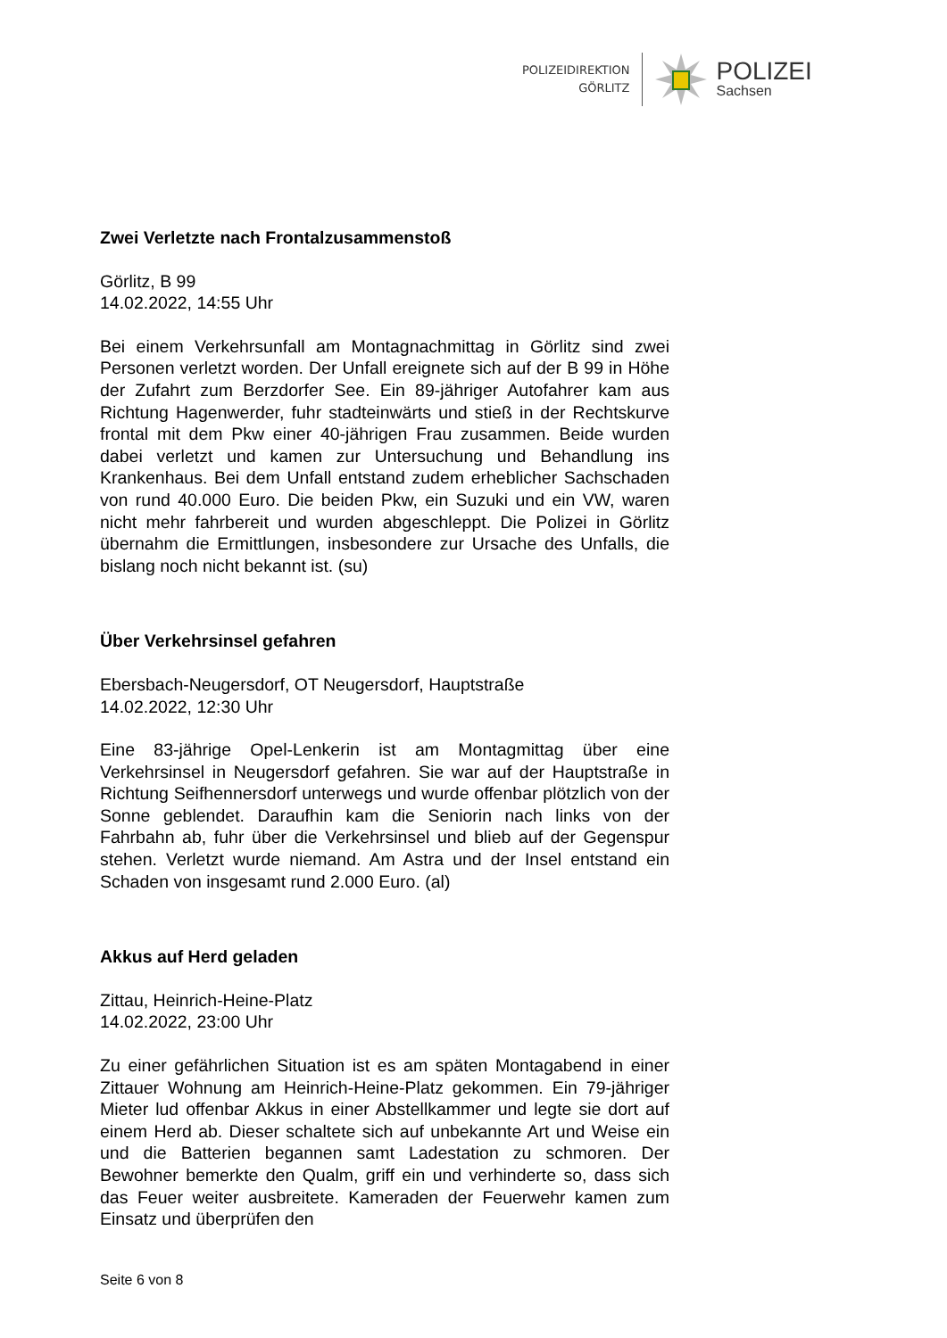POLIZEIDIREKTION
GÖRLITZ
POLIZEI
Sachsen
Zwei Verletzte nach Frontalzusammenstoß
Görlitz, B 99
14.02.2022, 14:55 Uhr
Bei einem Verkehrsunfall am Montagnachmittag in Görlitz sind zwei Personen verletzt worden. Der Unfall ereignete sich auf der B 99 in Höhe der Zufahrt zum Berzdorfer See. Ein 89-jähriger Autofahrer kam aus Richtung Hagenwerder, fuhr stadteinwärts und stieß in der Rechtskurve frontal mit dem Pkw einer 40-jährigen Frau zusammen. Beide wurden dabei verletzt und kamen zur Untersuchung und Behandlung ins Krankenhaus. Bei dem Unfall entstand zudem erheblicher Sachschaden von rund 40.000 Euro. Die beiden Pkw, ein Suzuki und ein VW, waren nicht mehr fahrbereit und wurden abgeschleppt. Die Polizei in Görlitz übernahm die Ermittlungen, insbesondere zur Ursache des Unfalls, die bislang noch nicht bekannt ist. (su)
Über Verkehrsinsel gefahren
Ebersbach-Neugersdorf, OT Neugersdorf, Hauptstraße
14.02.2022, 12:30 Uhr
Eine 83-jährige Opel-Lenkerin ist am Montagmittag über eine Verkehrsinsel in Neugersdorf gefahren. Sie war auf der Hauptstraße in Richtung Seifhennersdorf unterwegs und wurde offenbar plötzlich von der Sonne geblendet. Daraufhin kam die Seniorin nach links von der Fahrbahn ab, fuhr über die Verkehrsinsel und blieb auf der Gegenspur stehen. Verletzt wurde niemand. Am Astra und der Insel entstand ein Schaden von insgesamt rund 2.000 Euro. (al)
Akkus auf Herd geladen
Zittau, Heinrich-Heine-Platz
14.02.2022, 23:00 Uhr
Zu einer gefährlichen Situation ist es am späten Montagabend in einer Zittauer Wohnung am Heinrich-Heine-Platz gekommen. Ein 79-jähriger Mieter lud offenbar Akkus in einer Abstellkammer und legte sie dort auf einem Herd ab. Dieser schaltete sich auf unbekannte Art und Weise ein und die Batterien begannen samt Ladestation zu schmoren. Der Bewohner bemerkte den Qualm, griff ein und verhinderte so, dass sich das Feuer weiter ausbreitete. Kameraden der Feuerwehr kamen zum Einsatz und überprüfen den
Seite 6 von 8